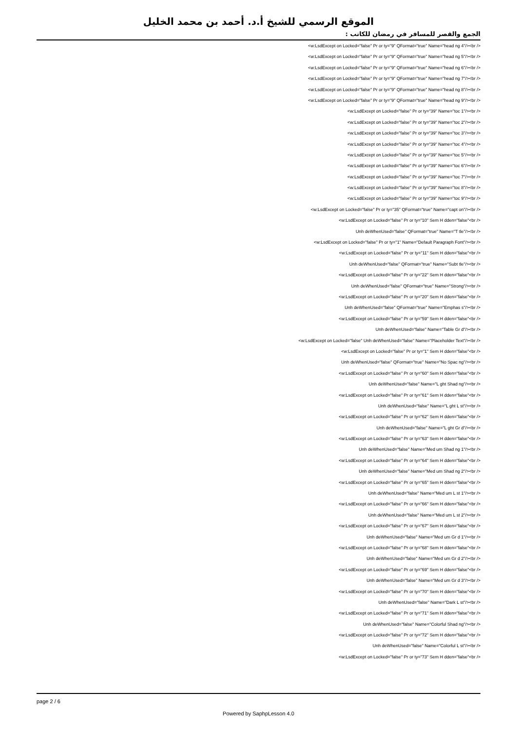الموقع الرسمي للشيخ أ.د. أحمد بن محمد الخليل
الجمع والقصر للمسافر في رمضان للكاتب :
<w:LsdExcept on Locked="false" Pr or ty="9" QFormat="true" Name="head ng 4"/><br />
<w:LsdExcept on Locked="false" Pr or ty="9" QFormat="true" Name="head ng 5"/><br />
<w:LsdExcept on Locked="false" Pr or ty="9" QFormat="true" Name="head ng 6"/><br />
<w:LsdExcept on Locked="false" Pr or ty="9" QFormat="true" Name="head ng 7"/><br />
<w:LsdExcept on Locked="false" Pr or ty="9" QFormat="true" Name="head ng 8"/><br />
<w:LsdExcept on Locked="false" Pr or ty="9" QFormat="true" Name="head ng 9"/><br />
<w:LsdExcept on Locked="false" Pr or ty="39" Name="toc 1"/><br />
<w:LsdExcept on Locked="false" Pr or ty="39" Name="toc 2"/><br />
<w:LsdExcept on Locked="false" Pr or ty="39" Name="toc 3"/><br />
<w:LsdExcept on Locked="false" Pr or ty="39" Name="toc 4"/><br />
<w:LsdExcept on Locked="false" Pr or ty="39" Name="toc 5"/><br />
<w:LsdExcept on Locked="false" Pr or ty="39" Name="toc 6"/><br />
<w:LsdExcept on Locked="false" Pr or ty="39" Name="toc 7"/><br />
<w:LsdExcept on Locked="false" Pr or ty="39" Name="toc 8"/><br />
<w:LsdExcept on Locked="false" Pr or ty="39" Name="toc 9"/><br />
<w:LsdExcept on Locked="false" Pr or ty="35" QFormat="true" Name="capt on"/><br />
<w:LsdExcept on Locked="false" Pr or ty="10" Sem H dden="false"<br />
Unh deWhenUsed="false" QFormat="true" Name="T tle"/><br />
<w:LsdExcept on Locked="false" Pr or ty="1" Name="Default Paragraph Font"/><br />
<w:LsdExcept on Locked="false" Pr or ty="11" Sem H dden="false"<br />
Unh deWhenUsed="false" QFormat="true" Name="Subt tle"/><br />
<w:LsdExcept on Locked="false" Pr or ty="22" Sem H dden="false"<br />
Unh deWhenUsed="false" QFormat="true" Name="Strong"/><br />
<w:LsdExcept on Locked="false" Pr or ty="20" Sem H dden="false"<br />
Unh deWhenUsed="false" QFormat="true" Name="Emphas s"/><br />
<w:LsdExcept on Locked="false" Pr or ty="59" Sem H dden="false"<br />
Unh deWhenUsed="false" Name="Table Gr d"/><br />
<w:LsdExcept on Locked="false" Unh deWhenUsed="false" Name="Placeholder Text"/><br />
<w:LsdExcept on Locked="false" Pr or ty="1" Sem H dden="false"<br />
Unh deWhenUsed="false" QFormat="true" Name="No Spac ng"/><br />
<w:LsdExcept on Locked="false" Pr or ty="60" Sem H dden="false"<br />
Unh deWhenUsed="false" Name="L ght Shad ng"/><br />
<w:LsdExcept on Locked="false" Pr or ty="61" Sem H dden="false"<br />
Unh deWhenUsed="false" Name="L ght L st"/><br />
<w:LsdExcept on Locked="false" Pr or ty="62" Sem H dden="false"<br />
Unh deWhenUsed="false" Name="L ght Gr d"/><br />
<w:LsdExcept on Locked="false" Pr or ty="63" Sem H dden="false"<br />
Unh deWhenUsed="false" Name="Med um Shad ng 1"/><br />
<w:LsdExcept on Locked="false" Pr or ty="64" Sem H dden="false"<br />
Unh deWhenUsed="false" Name="Med um Shad ng 2"/><br />
<w:LsdExcept on Locked="false" Pr or ty="65" Sem H dden="false"<br />
Unh deWhenUsed="false" Name="Med um L st 1"/><br />
<w:LsdExcept on Locked="false" Pr or ty="66" Sem H dden="false"<br />
Unh deWhenUsed="false" Name="Med um L st 2"/><br />
<w:LsdExcept on Locked="false" Pr or ty="67" Sem H dden="false"<br />
Unh deWhenUsed="false" Name="Med um Gr d 1"/><br />
<w:LsdExcept on Locked="false" Pr or ty="68" Sem H dden="false"<br />
Unh deWhenUsed="false" Name="Med um Gr d 2"/><br />
<w:LsdExcept on Locked="false" Pr or ty="69" Sem H dden="false"<br />
Unh deWhenUsed="false" Name="Med um Gr d 3"/><br />
<w:LsdExcept on Locked="false" Pr or ty="70" Sem H dden="false"<br />
Unh deWhenUsed="false" Name="Dark L st"/><br />
<w:LsdExcept on Locked="false" Pr or ty="71" Sem H dden="false"<br />
Unh deWhenUsed="false" Name="Colorful Shad ng"/><br />
<w:LsdExcept on Locked="false" Pr or ty="72" Sem H dden="false"<br />
Unh deWhenUsed="false" Name="Colorful L st"/><br />
<w:LsdExcept on Locked="false" Pr or ty="73" Sem H dden="false"<br />
page 2 / 6
Powered by SaphpLesson 4.0